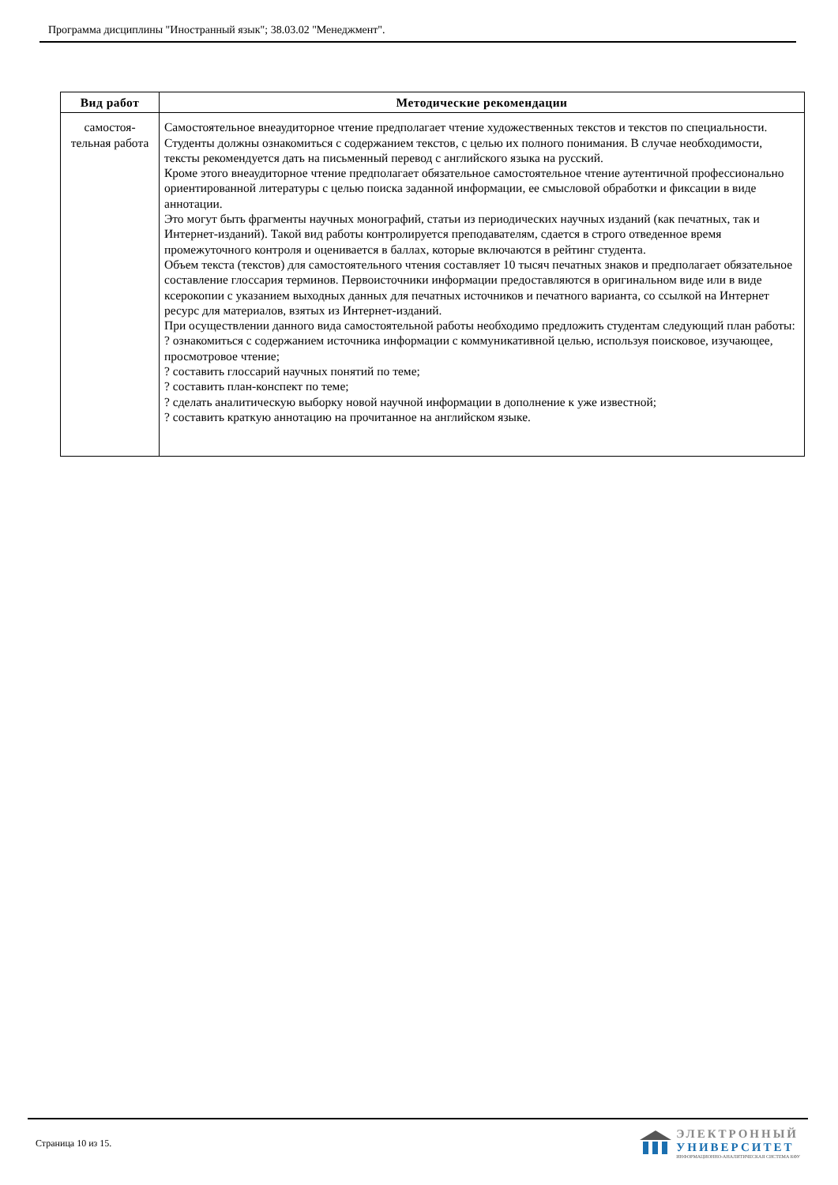Программа дисциплины "Иностранный язык"; 38.03.02 "Менеджмент".
| Вид работ | Методические рекомендации |
| --- | --- |
| самостоя- тельная работа | Самостоятельное внеаудиторное чтение предполагает чтение художественных текстов и текстов по специальности. Студенты должны ознакомиться с содержанием текстов, с целью их полного понимания. В случае необходимости, тексты рекомендуется дать на письменный перевод с английского языка на русский. Кроме этого внеаудиторное чтение предполагает обязательное самостоятельное чтение аутентичной профессионально ориентированной литературы с целью поиска заданной информации, ее смысловой обработки и фиксации в виде аннотации. Это могут быть фрагменты научных монографий, статьи из периодических научных изданий (как печатных, так и Интернет-изданий). Такой вид работы контролируется преподавателям, сдается в строго отведенное время промежуточного контроля и оценивается в баллах, которые включаются в рейтинг студента. Объем текста (текстов) для самостоятельного чтения составляет 10 тысяч печатных знаков и предполагает обязательное составление глоссария терминов. Первоисточники информации предоставляются в оригинальном виде или в виде ксерокопии с указанием выходных данных для печатных источников и печатного варианта, со ссылкой на Интернет ресурс для материалов, взятых из Интернет-изданий. При осуществлении данного вида самостоятельной работы необходимо предложить студентам следующий план работы: ? ознакомиться с содержанием источника информации с коммуникативной целью, используя поисковое, изучающее, просмотровое чтение; ? составить глоссарий научных понятий по теме; ? составить план-конспект по теме; ? сделать аналитическую выборку новой научной информации в дополнение к уже известной; ? составить краткую аннотацию на прочитанное на английском языке. |
Страница 10 из 15.
ЭЛЕКТРОННЫЙ
УНИВЕРСИТЕТ
ИНФОРМАЦИОННО-АНАЛИТИЧЕСКАЯ СИСТЕМА КФУ